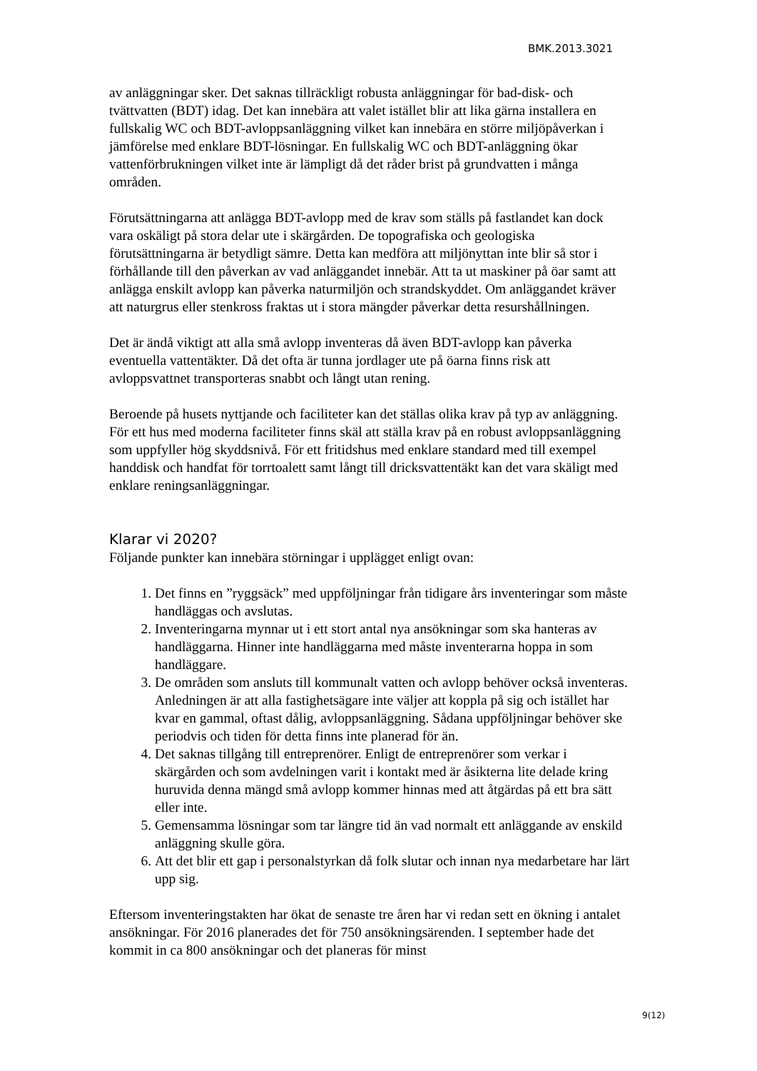BMK.2013.3021
av anläggningar sker. Det saknas tillräckligt robusta anläggningar för bad-disk- och tvättvatten (BDT) idag. Det kan innebära att valet istället blir att lika gärna installera en fullskalig WC och BDT-avloppsanläggning vilket kan innebära en större miljöpåverkan i jämförelse med enklare BDT-lösningar. En fullskalig WC och BDT-anläggning ökar vattenförbrukningen vilket inte är lämpligt då det råder brist på grundvatten i många områden.
Förutsättningarna att anlägga BDT-avlopp med de krav som ställs på fastlandet kan dock vara oskäligt på stora delar ute i skärgården. De topografiska och geologiska förutsättningarna är betydligt sämre. Detta kan medföra att miljönyttan inte blir så stor i förhållande till den påverkan av vad anläggandet innebär. Att ta ut maskiner på öar samt att anlägga enskilt avlopp kan påverka naturmiljön och strandskyddet. Om anläggandet kräver att naturgrus eller stenkross fraktas ut i stora mängder påverkar detta resurshållningen.
Det är ändå viktigt att alla små avlopp inventeras då även BDT-avlopp kan påverka eventuella vattentäkter. Då det ofta är tunna jordlager ute på öarna finns risk att avloppsvattnet transporteras snabbt och långt utan rening.
Beroende på husets nyttjande och faciliteter kan det ställas olika krav på typ av anläggning. För ett hus med moderna faciliteter finns skäl att ställa krav på en robust avloppsanläggning som uppfyller hög skyddsnivå. För ett fritidshus med enklare standard med till exempel handdisk och handfat för torrtoalett samt långt till dricksvattentäkt kan det vara skäligt med enklare reningsanläggningar.
Klarar vi 2020?
Följande punkter kan innebära störningar i upplägget enligt ovan:
1. Det finns en ”ryggsäck” med uppföljningar från tidigare års inventeringar som måste handläggas och avslutas.
2. Inventeringarna mynnar ut i ett stort antal nya ansökningar som ska hanteras av handläggarna. Hinner inte handläggarna med måste inventerarna hoppa in som handläggare.
3. De områden som ansluts till kommunalt vatten och avlopp behöver också inventeras. Anledningen är att alla fastighetsägare inte väljer att koppla på sig och istället har kvar en gammal, oftast dålig, avloppsanläggning. Sådana uppföljningar behöver ske periodvis och tiden för detta finns inte planerad för än.
4. Det saknas tillgång till entreprenörer. Enligt de entreprenörer som verkar i skärgården och som avdelningen varit i kontakt med är åsikterna lite delade kring huruvida denna mängd små avlopp kommer hinnas med att åtgärdas på ett bra sätt eller inte.
5. Gemensamma lösningar som tar längre tid än vad normalt ett anläggande av enskild anläggning skulle göra.
6. Att det blir ett gap i personalstyrkan då folk slutar och innan nya medarbetare har lärt upp sig.
Eftersom inventeringstakten har ökat de senaste tre åren har vi redan sett en ökning i antalet ansökningar. För 2016 planerades det för 750 ansökningsärenden. I september hade det kommit in ca 800 ansökningar och det planeras för minst
9(12)